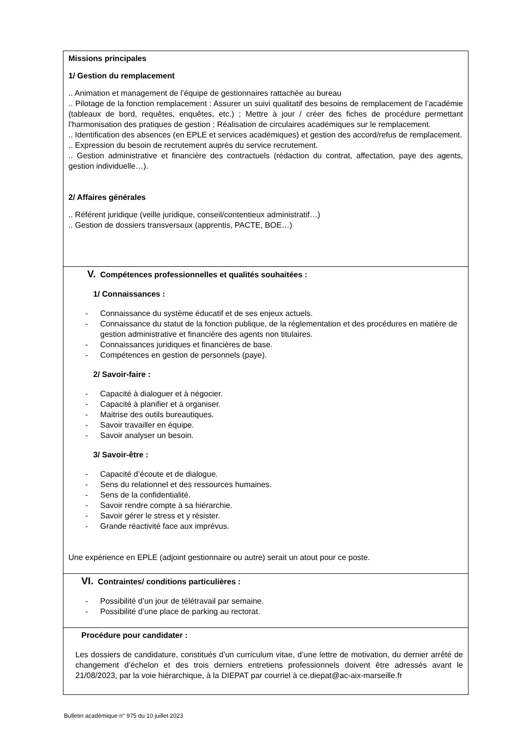Missions principales
1/ Gestion du remplacement
.. Animation et management de l’équipe de gestionnaires rattachée au bureau
.. Pilotage de la fonction remplacement : Assurer un suivi qualitatif des besoins de remplacement de l’académie (tableaux de bord, requêtes, enquêtes, etc.) ; Mettre à jour / créer des fiches de procédure permettant l’harmonisation des pratiques de gestion ; Réalisation de circulaires académiques sur le remplacement.
.. Identification des absences (en EPLE et services académiques) et gestion des accord/refus de remplacement.
.. Expression du besoin de recrutement auprès du service recrutement.
.. Gestion administrative et financière des contractuels (rédaction du contrat, affectation, paye des agents, gestion individuelle…).
2/ Affaires générales
.. Référent juridique (veille juridique, conseil/contentieux administratif…)
.. Gestion de dossiers transversaux (apprentis, PACTE, BOE…)
V. Compétences professionnelles et qualités souhaitées :
1/ Connaissances :
- Connaissance du système éducatif et de ses enjeux actuels.
- Connaissance du statut de la fonction publique, de la réglementation et des procédures en matière de gestion administrative et financière des agents non titulaires.
- Connaissances juridiques et financières de base.
- Compétences en gestion de personnels (paye).
2/ Savoir-faire :
- Capacité à dialoguer et à négocier.
- Capacité à planifier et à organiser.
- Maitrise des outils bureautiques.
- Savoir travailler en équipe.
- Savoir analyser un besoin.
3/ Savoir-être :
- Capacité d’écoute et de dialogue.
- Sens du relationnel et des ressources humaines.
- Sens de la confidentialité.
- Savoir rendre compte à sa hiérarchie.
- Savoir gérer le stress et y résister.
- Grande réactivité face aux imprévus.
Une expérience en EPLE (adjoint gestionnaire ou autre) serait un atout pour ce poste.
VI. Contraintes/ conditions particulières :
- Possibilité d’un jour de télétravail par semaine.
- Possibilité d’une place de parking au rectorat.
Procédure pour candidater :
Les dossiers de candidature, constitués d’un curriculum vitae, d’une lettre de motivation, du dernier arrêté de changement d’échelon et des trois derniers entretiens professionnels doivent être adressés avant le 21/08/2023, par la voie hiérarchique, à la DIEPAT par courriel à ce.diepat@ac-aix-marseille.fr
Bulletin académique n° 975 du 10 juillet 2023